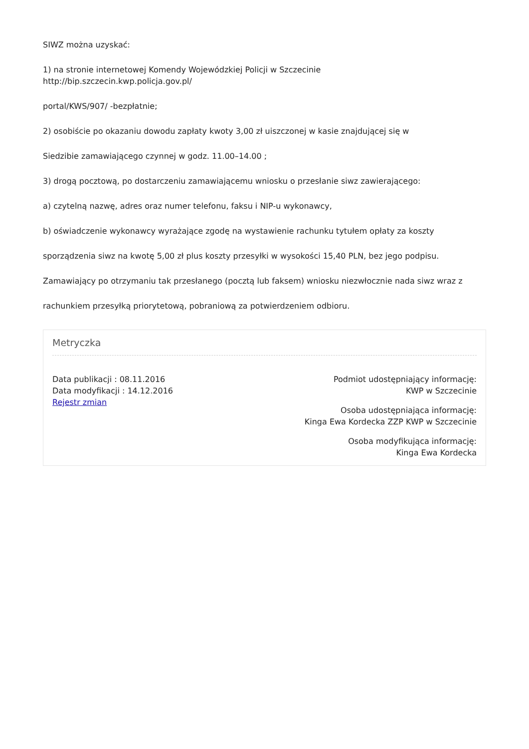SIWZ można uzyskać:
1) na stronie internetowej Komendy Wojewódzkiej Policji w Szczecinie
http://bip.szczecin.kwp.policja.gov.pl/
portal/KWS/907/ -bezpłatnie;
2) osobiście po okazaniu dowodu zapłaty kwoty 3,00 zł uiszczonej w kasie znajdującej się w
Siedzibie zamawiającego czynnej w godz. 11.00–14.00 ;
3) drogą pocztową, po dostarczeniu zamawiającemu wniosku o przesłanie siwz zawierającego:
a) czytelną nazwę, adres oraz numer telefonu, faksu i NIP-u wykonawcy,
b) oświadczenie wykonawcy wyrażające zgodę na wystawienie rachunku tytułem opłaty za koszty
sporządzenia siwz na kwotę 5,00 zł plus koszty przesyłki w wysokości 15,40 PLN, bez jego podpisu.
Zamawiający po otrzymaniu tak przesłanego (pocztą lub faksem) wniosku niezwłocznie nada siwz wraz z
rachunkiem przesyłką priorytetową, pobraniową za potwierdzeniem odbioru.
Metryczka
Data publikacji : 08.11.2016
Data modyfikacji : 14.12.2016
Rejestr zmian
Podmiot udostępniający informację:
KWP w Szczecinie
Osoba udostępniająca informację:
Kinga Ewa Kordecka ZZP KWP w Szczecinie
Osoba modyfikująca informację:
Kinga Ewa Kordecka